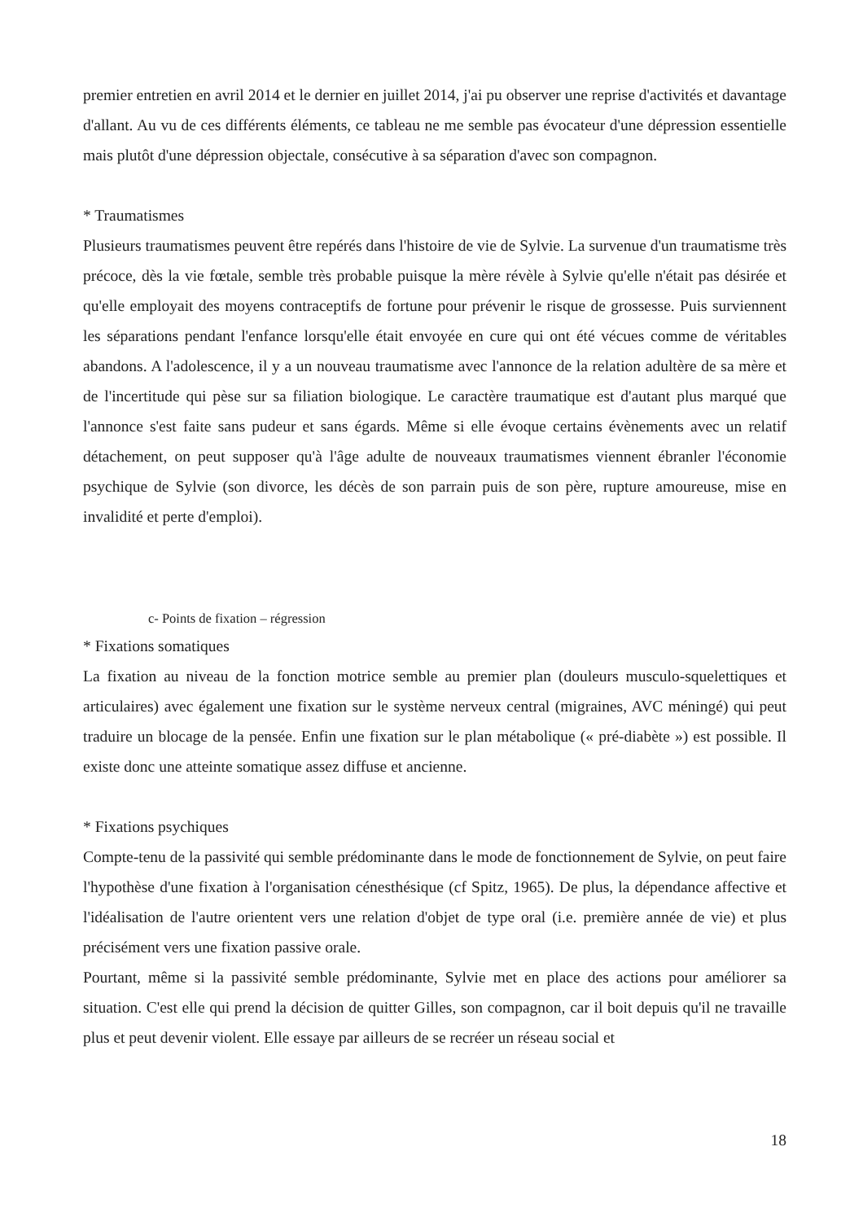premier entretien en avril 2014 et le dernier en juillet 2014, j'ai pu observer une reprise d'activités et davantage d'allant. Au vu de ces différents éléments, ce tableau ne me semble pas évocateur d'une dépression essentielle mais plutôt d'une dépression objectale, consécutive à sa séparation d'avec son compagnon.
* Traumatismes
Plusieurs traumatismes peuvent être repérés dans l'histoire de vie de Sylvie. La survenue d'un traumatisme très précoce, dès la vie fœtale, semble très probable puisque la mère révèle à Sylvie qu'elle n'était pas désirée et qu'elle employait des moyens contraceptifs de fortune pour prévenir le risque de grossesse. Puis surviennent les séparations pendant l'enfance lorsqu'elle était envoyée en cure qui ont été vécues comme de véritables abandons. A l'adolescence, il y a un nouveau traumatisme avec l'annonce de la relation adultère de sa mère et de l'incertitude qui pèse sur sa filiation biologique. Le caractère traumatique est d'autant plus marqué que l'annonce s'est faite sans pudeur et sans égards. Même si elle évoque certains évènements avec un relatif détachement, on peut supposer qu'à l'âge adulte de nouveaux traumatismes viennent ébranler l'économie psychique de Sylvie (son divorce, les décès de son parrain puis de son père, rupture amoureuse, mise en invalidité et perte d'emploi).
c- Points de fixation – régression
* Fixations somatiques
La fixation au niveau de la fonction motrice semble au premier plan (douleurs musculo-squelettiques et articulaires) avec également une fixation sur le système nerveux central (migraines, AVC méningé) qui peut traduire un blocage de la pensée. Enfin une fixation sur le plan métabolique (« pré-diabète ») est possible. Il existe donc une atteinte somatique assez diffuse et ancienne.
* Fixations psychiques
Compte-tenu de la passivité qui semble prédominante dans le mode de fonctionnement de Sylvie, on peut faire l'hypothèse d'une fixation à l'organisation cénesthésique (cf Spitz, 1965). De plus, la dépendance affective et l'idéalisation de l'autre orientent vers une relation d'objet de type oral (i.e. première année de vie) et plus précisément vers une fixation passive orale.
Pourtant, même si la passivité semble prédominante, Sylvie met en place des actions pour améliorer sa situation. C'est elle qui prend la décision de quitter Gilles, son compagnon, car il boit depuis qu'il ne travaille plus et peut devenir violent. Elle essaye par ailleurs de se recréer un réseau social et
18